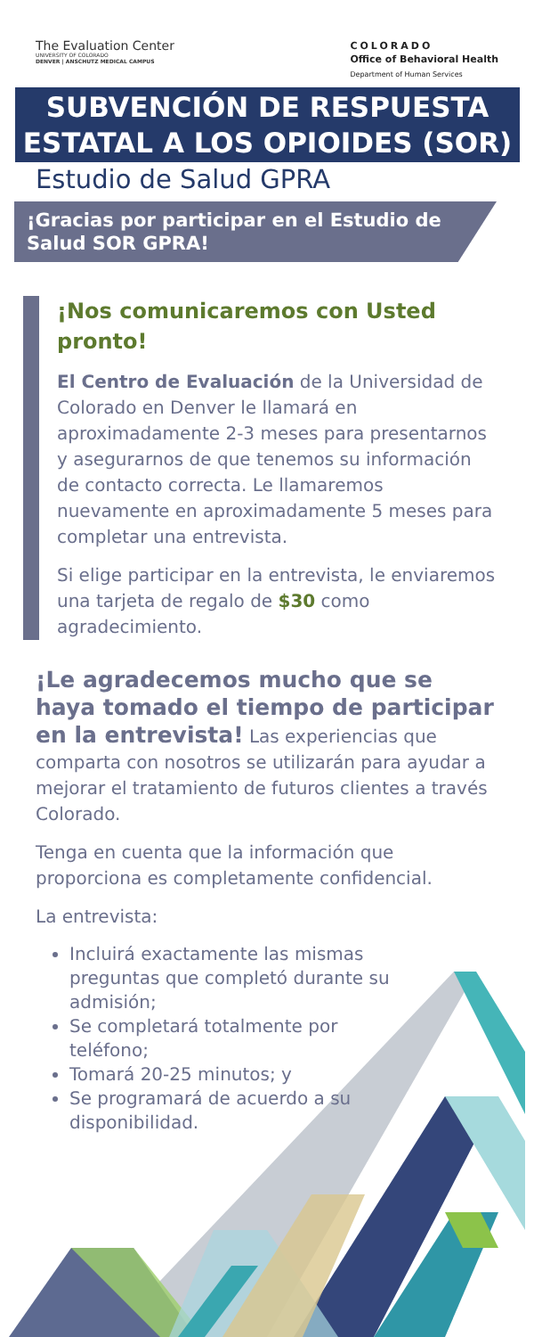The Evaluation Center
UNIVERSITY OF COLORADO
DENVER | ANSCHUTZ MEDICAL CAMPUS
COLORADO
Office of Behavioral Health
Department of Human Services
SUBVENCIÓN DE RESPUESTA ESTATAL A LOS OPIOIDES (SOR)
Estudio de Salud GPRA
¡Gracias por participar en el Estudio de Salud SOR GPRA!
¡Nos comunicaremos con Usted pronto!
El Centro de Evaluación de la Universidad de Colorado en Denver le llamará en aproximadamente 2-3 meses para presentarnos y asegurarnos de que tenemos su información de contacto correcta. Le llamaremos nuevamente en aproximadamente 5 meses para completar una entrevista.
Si elige participar en la entrevista, le enviaremos una tarjeta de regalo de $30 como agradecimiento.
¡Le agradecemos mucho que se haya tomado el tiempo de participar en la entrevista! Las experiencias que comparta con nosotros se utilizarán para ayudar a mejorar el tratamiento de futuros clientes a través Colorado.
Tenga en cuenta que la información que proporciona es completamente confidencial.
La entrevista:
Incluirá exactamente las mismas preguntas que completó durante su admisión;
Se completará totalmente por teléfono;
Tomará 20-25 minutos; y
Se programará de acuerdo a su disponibilidad.